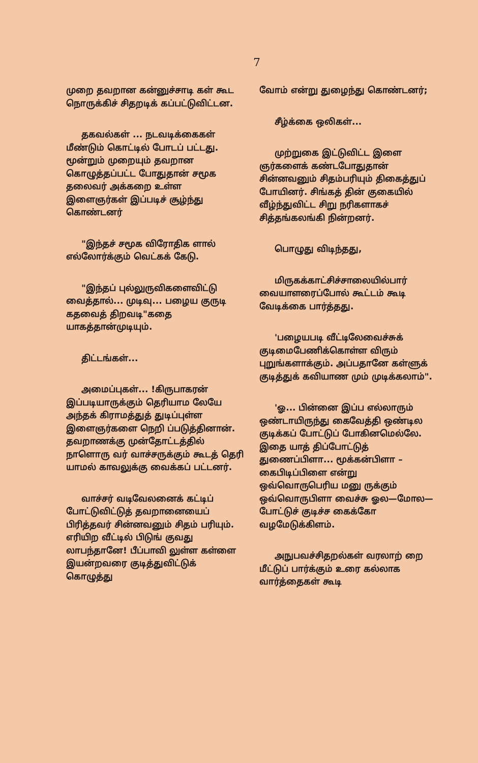7
முறை தவறான கன்னுச்சாடி கள் கூட நொருக்கிச் சிதறடிக் கப்பட்டுவிட்டன.
தகவல்கள் ... நடவடிக்கைகள் மீண்டும் கொட்டில் போடப் பட்டது. மூன்றும் முறையும் தவறான கொழுத்தப்பட்ட போதுதான் சமூக தலைவர் அக்கறை உள்ள இளைஞர்கள் இப்படிச் சூழ்ந்து கொண்டனர்
"இந்தச் சமூக விரோதிக ளால் எல்லோர்க்கும் வெட்கக் கேடு.
"இந்தப் புல்லுருவிகளைவிட்டு வைத்தால்... முடிவு... பழைய குருடி கதவைத் திறவடி"கதை யாகத்தான்முடியும்.
திட்டங்கள்...
அமைப்புகள்... !கிருபாகரன் இப்படியாருக்கும் தெரியாம லேயே அந்தக் கிராமத்துத் துடிப்புள்ள இளைஞர்களை நெறி ப்படுத்தினான். தவறாணக்கு முன்தோட்டத்தில் நாளொரு வர் வாச்சருக்கும் கூடத் தெரி யாமல் காவலுக்கு வைக்கப் பட்டனர்.
வாச்சர் வடிவேலனைக் கட்டிப் போட்டுவிட்டுத் தவறானையைப் பிரித்தவர் சின்னவனும் சிதம் பரியும். எரியிற வீட்டில் பிடுங் குவது லாபந்தானே! பீப்பாவி லுள்ள கள்ளை இயன்றவரை குடித்துவிட்டுக் கொழுத்து
வோம் என்று துழைந்து கொண்டனர்;
சீழ்க்கை ஒலிகள்...
முற்றுகை இட்டுவிட்ட இளை ஞர்களைக் கண்டபோதுதான் சின்னவனும் சிதம்பரியும் திகைத்துப் போயினர். சிங்கத் தின் குகையில் வீழ்ந்துவிட்ட சிறு நரிகளாகச் சித்தங்கலங்கி நின்றனர்.
பொழுது விடிந்தது,
மிருகக்காட்சிச்சாலையில்பார் வையாளரைப்போல் கூட்டம் கூடி வேடிக்கை பார்த்தது.
'பழையபடி வீட்டிலேவைச்சுக் குடிமைபேணிக்கொள்ள விரும் புறுங்களாக்கும். அப்பதானே கள்ளுக் குடித்துக் கவியாண மும் முடிக்கலாம்".
'ஓ... பின்னை இப்ப எல்லாரும் ஒண்டாயிருந்து கைவேத்தி ஒண்டில குடிக்கப் போட்டுப் போகினமெல்லே. இதை யாத் திப்போட்டுத் துணைப்பிளா... மூக்கன்பிளா – கைபிடிப்பிளை என்று ஒவ்வொருபெரிய மனு ருக்கும் ஒவ்வொருபிளா வைச்சு ஓல—மோல—போட்டுச் குடிச்ச கைக்கோ வழமேடுக்கிளம்.
அநுபவச்சிதறல்கள் வரலாற் றை மீட்டுப் பார்க்கும் உரை கல்லாக வார்த்தைகள் கூடி